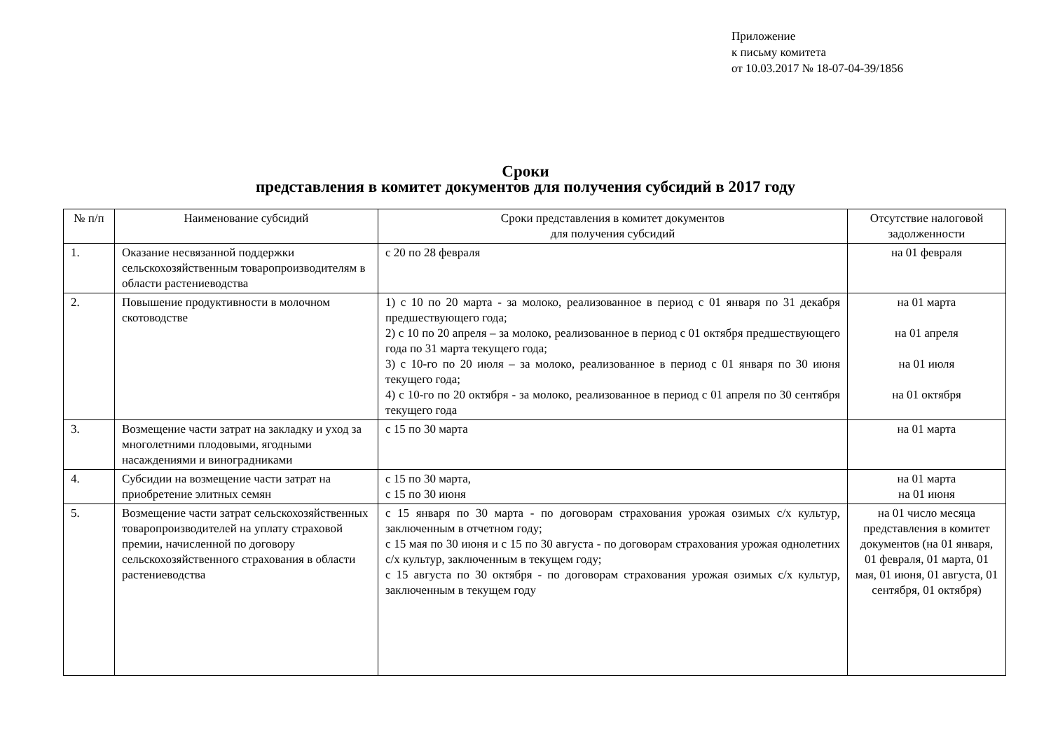Приложение
к письму комитета
от 10.03.2017 № 18-07-04-39/1856
Сроки
представления в комитет документов для получения субсидий в 2017 году
| № п/п | Наименование субсидий | Сроки представления в комитет документов для получения субсидий | Отсутствие налоговой задолженности |
| --- | --- | --- | --- |
| 1. | Оказание несвязанной поддержки сельскохозяйственным товаропроизводителям в области растениеводства | с 20 по 28 февраля | на 01 февраля |
| 2. | Повышение продуктивности в молочном скотоводстве | 1) с 10 по 20 марта - за молоко, реализованное в период с 01 января по 31 декабря предшествующего года; 2) с 10 по 20 апреля – за молоко, реализованное в период с 01 октября предшествующего года по 31 марта текущего года; 3) с 10-го по 20 июля – за молоко, реализованное в период с 01 января по 30 июня текущего года; 4) с 10-го по 20 октября - за молоко, реализованное в период с 01 апреля по 30 сентября текущего года | на 01 марта на 01 апреля на 01 июля на 01 октября |
| 3. | Возмещение части затрат на закладку и уход за многолетними плодовыми, ягодными насаждениями и виноградниками | с 15 по 30 марта | на 01 марта |
| 4. | Субсидии на возмещение части затрат на приобретение элитных семян | с 15 по 30 марта, с 15 по 30 июня | на 01 марта на 01 июня |
| 5. | Возмещение части затрат сельскохозяйственных товаропроизводителей на уплату страховой премии, начисленной по договору сельскохозяйственного страхования в области растениеводства | с 15 января по 30 марта - по договорам страхования урожая озимых с/х культур, заключенным в отчетном году; с 15 мая по 30 июня и с 15 по 30 августа - по договорам страхования урожая однолетних с/х культур, заключенным в текущем году; с 15 августа по 30 октября - по договорам страхования урожая озимых с/х культур, заключенным в текущем году | на 01 число месяца представления в комитет документов (на 01 января, 01 февраля, 01 марта, 01 мая, 01 июня, 01 августа, 01 сентября, 01 октября) |